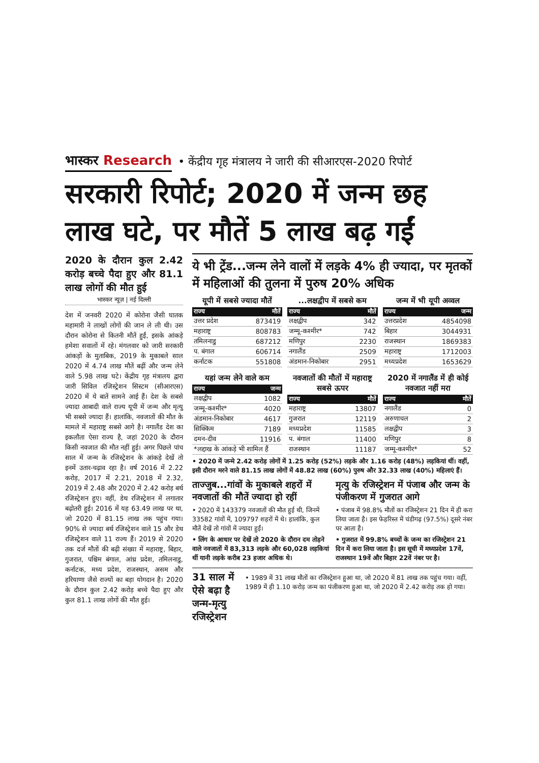भास्कर Research
• केंद्रीय गृह मंत्रालय ने जारी की सीआरएस-2020 रिपोर्ट
सरकारी रिपोर्ट; 2020 में जन्म छह लाख घटे, पर मौतें 5 लाख बढ़ गईं
2020 के दौरान कुल 2.42 करोड़ बच्चे पैदा हुए और 81.1 लाख लोगों की मौत हुई
भास्कर न्यूज़ | नई दिल्ली
देश में जनवरी 2020 में कोरोना जैसी घातक महामारी ने लाखों लोगों की जान ले ली थी। उस दौरान कोरोना से कितनी मौतें हुईं, इसके आंकड़े हमेशा सवालों में रहे। मंगलवार को जारी सरकारी आंकड़ों के मुताबिक, 2019 के मुकाबले साल 2020 में 4.74 लाख मौतें बढ़ीं और जन्म लेने वाले 5.98 लाख घटे। केंद्रीय गृह मंत्रालय द्वारा जारी सिविल रजिस्ट्रेशन सिस्टम (सीआरएस) 2020 में ये बातें सामने आई हैं। देश के सबसे ज्यादा आबादी वाले राज्य यूपी में जन्म और मृत्यु भी सबसे ज्यादा हैं। हालांकि, नवजातों की मौत के मामले में महाराष्ट्र सबसे आगे है। नगालैंड देश का इकलौता ऐसा राज्य है, जहां 2020 के दौरान किसी नवजात की मौत नहीं हुई। अगर पिछले पांच साल में जन्म के रजिस्ट्रेशन के आंकड़े देखें तो इनमें उतार-चढ़ाव रहा है। वर्ष 2016 में 2.22 करोड़, 2017 में 2.21, 2018 में 2.32, 2019 में 2.48 और 2020 में 2.42 करोड़ बर्थ रजिस्ट्रेशन हुए। वहीं, डेथ रजिस्ट्रेशन में लगातार बढ़ोतरी हुई। 2016 में यह 63.49 लाख पर था, जो 2020 में 81.15 लाख तक पहुंच गया। 90% से ज्यादा बर्थ रजिस्ट्रेशन वाले 15 और डेथ रजिस्ट्रेशन वाले 11 राज्य हैं। 2019 से 2020 तक दर्ज मौतों की बढ़ी संख्या में महाराष्ट्र, बिहार, गुजरात, पश्चिम बंगाल, आंध्र प्रदेश, तमिलनाडु, कर्नाटक, मध्य प्रदेश, राजस्थान, असम और हरियाणा जैसे राज्यों का बड़ा योगदान है। 2020 के दौरान कुल 2.42 करोड़ बच्चे पैदा हुए और कुल 81.1 लाख लोगों की मौत हुई।
ये भी ट्रेंड...जन्म लेने वालों में लड़के 4% ही ज्यादा, पर मृतकों में महिलाओं की तुलना में पुरुष 20% अधिक
यूपी में सबसे ज्यादा मौतें
| राज्य | मौतें |
| --- | --- |
| उत्तर प्रदेश | 873419 |
| महाराष्ट्र | 808783 |
| तमिलनाडु | 687212 |
| प. बंगाल | 606714 |
| कर्नाटक | 551808 |
...लक्षद्वीप में सबसे कम
| राज्य | मौतें |
| --- | --- |
| लक्षद्वीप | 342 |
| जम्मू-कश्मीर* | 742 |
| मणिपुर | 2230 |
| नगालैंड | 2509 |
| अंडमान-निकोबार | 2951 |
जन्म में भी यूपी अव्वल
| राज्य | जन्म |
| --- | --- |
| उत्तरप्रदेश | 4854098 |
| बिहार | 3044931 |
| राजस्थान | 1869383 |
| महाराष्ट्र | 1712003 |
| मध्यप्रदेश | 1653629 |
यहां जन्म लेने वाले कम
| राज्य | जन्म |
| --- | --- |
| लक्षद्वीप | 1082 |
| जम्मू-कश्मीर* | 4020 |
| अंडमान-निकोबार | 4617 |
| सिक्किम | 7189 |
| दमन-दीव | 11916 |
| *लद्दाख के आंकड़े भी शामिल हैं | |
नवजातों की मौतों में महाराष्ट्र सबसे ऊपर
| राज्य | मौतें |
| --- | --- |
| महाराष्ट्र | 13807 |
| गुजरात | 12119 |
| मध्यप्रदेश | 11585 |
| प. बंगाल | 11400 |
| राजस्थान | 11187 |
2020 में नगालैंड में ही कोई नवजात नहीं मरा
| राज्य | मौतें |
| --- | --- |
| नगालैंड | 0 |
| अरुणाचल | 2 |
| लक्षद्वीप | 3 |
| मणिपुर | 8 |
| जम्मू-कश्मीर* | 52 |
• 2020 में जन्मे 2.42 करोड़ लोगों में 1.25 करोड़ (52%) लड़के और 1.16 करोड़ (48%) लड़कियां थीं। वहीं, इसी दौरान मरने वाले 81.15 लाख लोगों में 48.82 लाख (60%) पुरुष और 32.33 लाख (40%) महिलाएं हैं।
ताज्जुब...गांवों के मुकाबले शहरों में नवजातों की मौतें ज्यादा हो रहीं
• 2020 में 143379 नवजातों की मौत हुई थी, जिनमें 33582 गांवों में, 109797 शहरों में थे। हालांकि, कुल मौतें देखें तो गांवों में ज्यादा हुईं।
• लिंग के आधार पर देखें तो 2020 के दौरान दम तोड़ने वाले नवजातों में 83,313 लड़के और 60,028 लड़कियां थीं यानी लड़के करीब 23 हजार अधिक थे।
मृत्यु के रजिस्ट्रेशन में पंजाब और जन्म के पंजीकरण में गुजरात आगे
• पंजाब में 98.8% मौतों का रजिस्ट्रेशन 21 दिन में ही करा लिया जाता है। इस फेहरिस्त में चंडीगढ़ (97.5%) दूसरे नंबर पर आता है।
• गुजरात में 99.8% बच्चों के जन्म का रजिस्ट्रेशन 21 दिन में करा लिया जाता है। इस सूची में मध्यप्रदेश 17वें, राजस्थान 19वें और बिहार 22वें नंबर पर है।
31 साल में ऐसे बढ़ा है जन्म-मृत्यु रजिस्ट्रेशन
• 1989 में 31 लाख मौतों का रजिस्ट्रेशन हुआ था, जो 2020 में 81 लाख तक पहुंच गया। वहीं, 1989 में ही 1.10 करोड़ जन्म का पंजीकरण हुआ था, जो 2020 में 2.42 करोड़ तक हो गया।